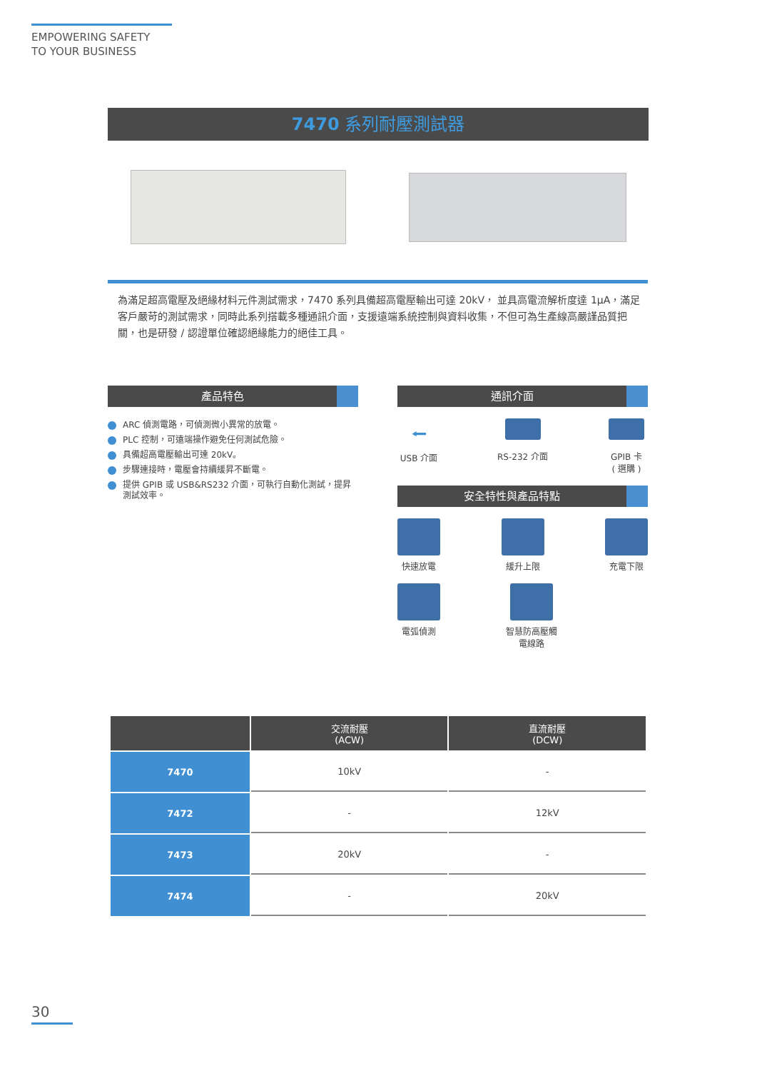EMPOWERING SAFETY
TO YOUR BUSINESS
7470 系列耐壓測試器
為滿足超高電壓及絕緣材料元件測試需求，7470 系列具備超高電壓輸出可達 20kV， 並具高電流解析度達 1μA，滿足客戶嚴苛的測試需求，同時此系列搭載多種通訊介面，支援遠端系統控制與資料收集，不但可為生產線高嚴謹品質把關，也是研發 / 認證單位確認絕緣能力的絕佳工具。
產品特色
ARC 偵測電路，可偵測微小異常的放電。
PLC 控制，可遠端操作避免任何測試危險。
具備超高電壓輸出可達 20kV。
步驟連接時，電壓會持續緩昇不斷電。
提供 GPIB 或 USB&RS232 介面，可執行自動化測試，提昇測試效率。
通訊介面
⭠
USB 介面
RS-232 介面 GPIB 卡
( 選購 )
安全特性與產品特點
快速放電 緩升上限 充電下限
電弧偵測 智慧防高壓觸電線路
| | 交流耐壓 (ACW) | 直流耐壓 (DCW) |
| --- | --- | --- |
| 7470 | 10kV | - |
| 7472 | - | 12kV |
| 7473 | 20kV | - |
| 7474 | - | 20kV |
30